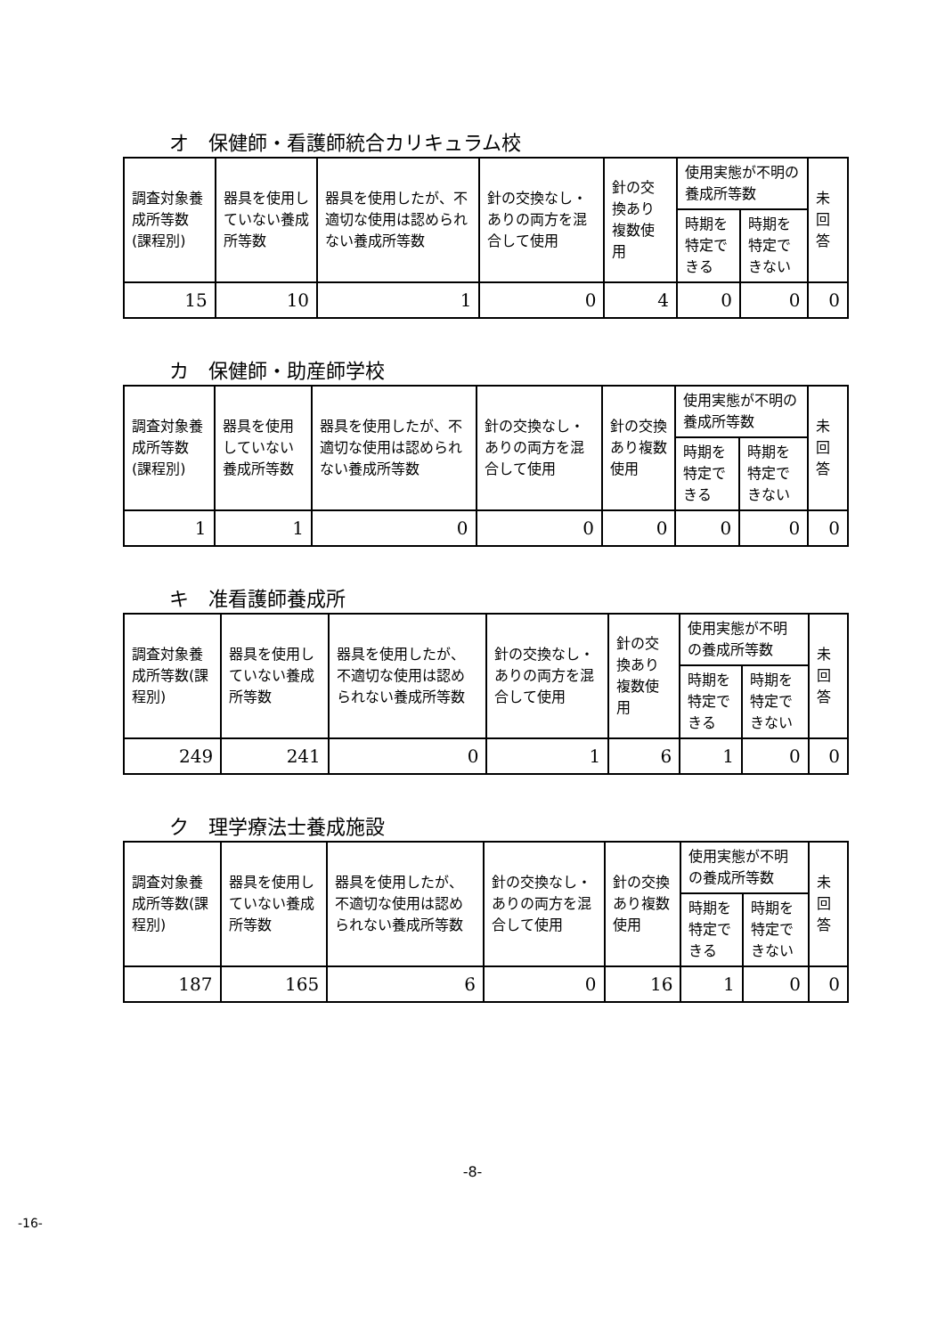オ　保健師・看護師統合カリキュラム校
| 調査対象養成所等数(課程別) | 器具を使用していない養成所等数 | 器具を使用したが、不適切な使用は認められない養成所等数 | 針の交換なし・ありの両方を混合して使用 | 針の交換あり複数使用 | 使用実態が不明の養成所等数 | | 未回答 |
| --- | --- | --- | --- | --- | --- | --- | --- |
| | | | | | 時期を特定できる | 時期を特定できない | |
| 15 | 10 | 1 | 0 | 4 | 0 | 0 | 0 |
カ　保健師・助産師学校
| 調査対象養成所等数(課程別) | 器具を使用していない養成所等数 | 器具を使用したが、不適切な使用は認められない養成所等数 | 針の交換なし・ありの両方を混合して使用 | 針の交換あり複数使用 | 使用実態が不明の養成所等数 | | 未回答 |
| --- | --- | --- | --- | --- | --- | --- | --- |
| | | | | | 時期を特定できる | 時期を特定できない | |
| 1 | 1 | 0 | 0 | 0 | 0 | 0 | 0 |
キ　准看護師養成所
| 調査対象養成所等数(課程別) | 器具を使用していない養成所等数 | 器具を使用したが、不適切な使用は認められない養成所等数 | 針の交換なし・ありの両方を混合して使用 | 針の交換あり複数使用 | 使用実態が不明の養成所等数 | | 未回答 |
| --- | --- | --- | --- | --- | --- | --- | --- |
| | | | | | 時期を特定できる | 時期を特定できない | |
| 249 | 241 | 0 | 1 | 6 | 1 | 0 | 0 |
ク　理学療法士養成施設
| 調査対象養成所等数(課程別) | 器具を使用していない養成所等数 | 器具を使用したが、不適切な使用は認められない養成所等数 | 針の交換なし・ありの両方を混合して使用 | 針の交換あり複数使用 | 使用実態が不明の養成所等数 | | 未回答 |
| --- | --- | --- | --- | --- | --- | --- | --- |
| | | | | | 時期を特定できる | 時期を特定できない | |
| 187 | 165 | 6 | 0 | 16 | 1 | 0 | 0 |
-8-
-16-